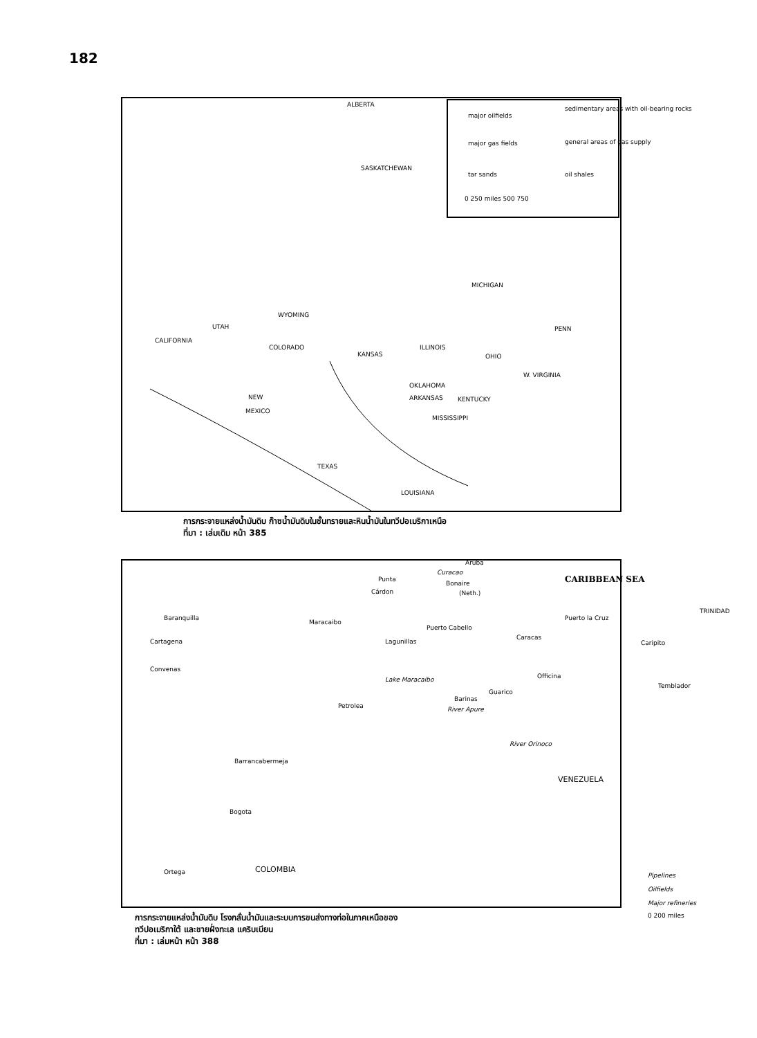182
ALBERTA
SASKATCHEWAN
major oilfields
sedimentary areas with oil-bearing rocks
major gas fields general areas of gas supply
tar sands oil shales
0 250 miles 500 750
MICHIGAN
WYOMING
UTAH
CALIFORNIA
COLORADO
KANSAS
ILLINOIS
OHIO
PENN
W. VIRGINIA
OKLAHOMA
KENTUCKY NEW
MEXICO
ARKANSAS
MISSISSIPPI
TEXAS
LOUISIANA
การกระจายแหล่งน้ำมันดิบ ก๊าซน้ำมันดิบในชั้นทรายและหินน้ำมันในทวีปอเมริกาเหนือ
ที่มา : เล่มเดิม หน้า 385
Aruba
Bonaire
Curacao
(Neth.)
CARIBBEAN SEA Punta
Cárdon
TRINIDAD
Baranquilla
Maracaibo
Puerto Cabello
Puerto la Cruz
Cartagena Lagunillas
Caracas
Caripito
Convenas
Officina
Temblador
Lake Maracaibo
Guarico
Barinas
River Apure Petrolea
River Orinoco
Barrancabermeja
VENEZUELA
Bogota
Ortega COLOMBIA
Pipelines
Oilfields
Major refineries
0 200 miles
การกระจายแหล่งน้ำมันดิบ โรงกลั่นน้ำมันและระบบการขนส่งทางท่อในภาคเหนือของ
ทวีปอเมริกาใต้ และชายฝั่งทะเล แคริบเบียน
ที่มา : เล่มหน้า หน้า 388